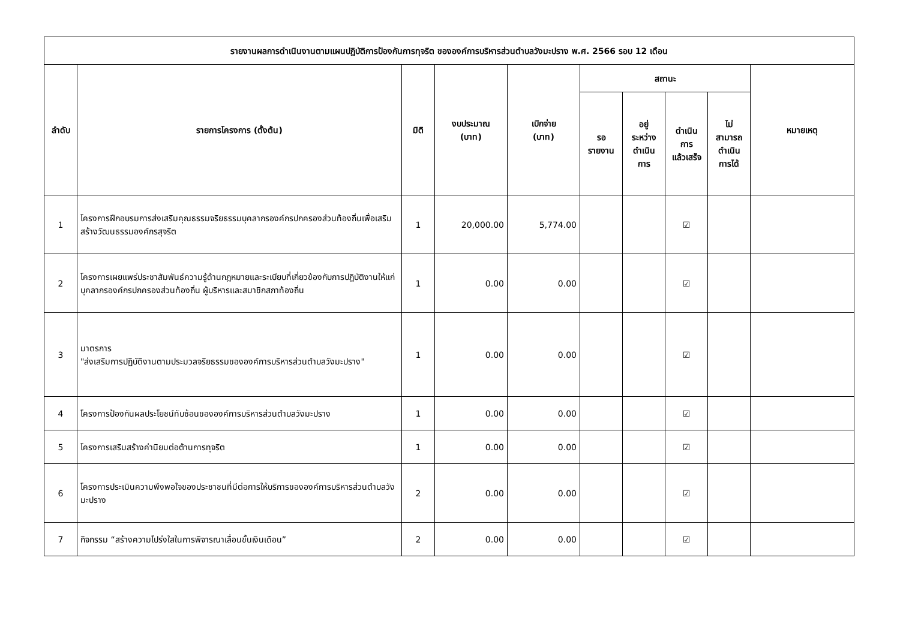| รายงานผลการดำเนินงานตามแผนปฏิบัติการป้องกันการทุจริต ขององค์การบริหารส่วนตำบลวังมะปราง พ.ศ. 2566 รอบ 12 เดือน | | | | | | | | | |
| --- | --- | --- | --- | --- | --- | --- | --- | --- | --- |
| ลำดับ | รายการโครงการ (ตั้งต้น) | มิติ | งบประมาณ (บาท) | เบิกจ่าย (บาท) | สถานะ | | | | หมายเหตุ |
| | | | | | รอ รายงาน | อยู่ ระหว่าง ดำเนิน การ | ดำเนิน การ แล้วเสร็จ | ไม่ สามารถ ดำเนิน การได้ | |
| 1 | โครงการฝึกอบรมการส่งเสริมคุณธรรมจริยธรรมบุคลากรองค์กรปกครองส่วนท้องถิ่นเพื่อเสริมสร้างวัฒนธรรมองค์กรสุจริต | 1 | 20,000.00 | 5,774.00 | | | ☑ | | |
| 2 | โครงการเผยแพร่ประชาสัมพันธ์ความรู้ด้านกฎหมายและระเบียบที่เกี่ยวข้องกับการปฏิบัติงานให้แก่บุคลากรองค์กรปกครองส่วนท้องถิ่น ผู้บริหารและสมาชิกสภาท้องถิ่น | 1 | 0.00 | 0.00 | | | ☑ | | |
| 3 | มาตรการ "ส่งเสริมการปฏิบัติงานตามประมวลจริยธรรมขององค์การบริหารส่วนตำบลวังมะปราง" | 1 | 0.00 | 0.00 | | | ☑ | | |
| 4 | โครงการป้องกันผลประโยชน์ทับซ้อนขององค์การบริหารส่วนตำบลวังมะปราง | 1 | 0.00 | 0.00 | | | ☑ | | |
| 5 | โครงการเสริมสร้างค่านิยมต่อต้านการทุจริต | 1 | 0.00 | 0.00 | | | ☑ | | |
| 6 | โครงการประเมินความพึงพอใจของประชาชนที่มีต่อการให้บริการขององค์การบริหารส่วนตำบลวังมะปราง | 2 | 0.00 | 0.00 | | | ☑ | | |
| 7 | กิจกรรม “สร้างความโปร่งใสในการพิจารณาเลื่อนขั้นเงินเดือน” | 2 | 0.00 | 0.00 | | | ☑ | | |